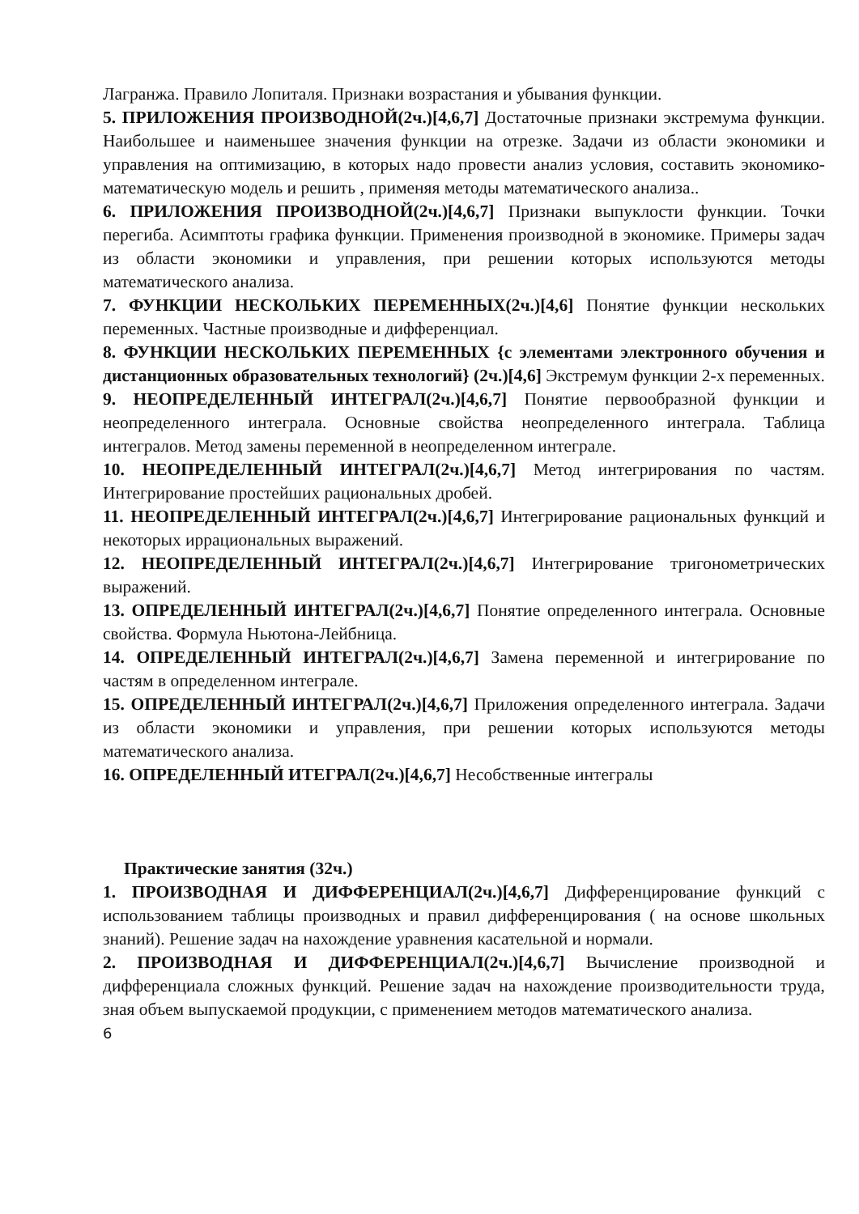Лагранжа. Правило Лопиталя. Признаки возрастания и убывания функции.
5. ПРИЛОЖЕНИЯ ПРОИЗВОДНОЙ(2ч.)[4,6,7] Достаточные признаки экстремума функции. Наибольшее и наименьшее значения функции на отрезке. Задачи из области экономики и управления на оптимизацию, в которых надо провести анализ условия, составить экономико-математическую модель и решить , применяя методы математического анализа..
6. ПРИЛОЖЕНИЯ ПРОИЗВОДНОЙ(2ч.)[4,6,7] Признаки выпуклости функции. Точки перегиба. Асимптоты графика функции. Применения производной в экономике. Примеры задач из области экономики и управления, при решении которых используются методы математического анализа.
7. ФУНКЦИИ НЕСКОЛЬКИХ ПЕРЕМЕННЫХ(2ч.)[4,6] Понятие функции нескольких переменных. Частные производные и дифференциал.
8. ФУНКЦИИ НЕСКОЛЬКИХ ПЕРЕМЕННЫХ {с элементами электронного обучения и дистанционных образовательных технологий} (2ч.)[4,6] Экстремум функции 2-х переменных.
9. НЕОПРЕДЕЛЕННЫЙ ИНТЕГРАЛ(2ч.)[4,6,7] Понятие первообразной функции и неопределенного интеграла. Основные свойства неопределенного интеграла. Таблица интегралов. Метод замены переменной в неопределенном интеграле.
10. НЕОПРЕДЕЛЕННЫЙ ИНТЕГРАЛ(2ч.)[4,6,7] Метод интегрирования по частям. Интегрирование простейших рациональных дробей.
11. НЕОПРЕДЕЛЕННЫЙ ИНТЕГРАЛ(2ч.)[4,6,7] Интегрирование рациональных функций и некоторых иррациональных выражений.
12. НЕОПРЕДЕЛЕННЫЙ ИНТЕГРАЛ(2ч.)[4,6,7] Интегрирование тригонометрических выражений.
13. ОПРЕДЕЛЕННЫЙ ИНТЕГРАЛ(2ч.)[4,6,7] Понятие определенного интеграла. Основные свойства. Формула Ньютона-Лейбница.
14. ОПРЕДЕЛЕННЫЙ ИНТЕГРАЛ(2ч.)[4,6,7] Замена переменной и интегрирование по частям в определенном интеграле.
15. ОПРЕДЕЛЕННЫЙ ИНТЕГРАЛ(2ч.)[4,6,7] Приложения определенного интеграла. Задачи из области экономики и управления, при решении которых используются методы математического анализа.
16. ОПРЕДЕЛЕННЫЙ ИТЕГРАЛ(2ч.)[4,6,7] Несобственные интегралы
Практические занятия (32ч.)
1. ПРОИЗВОДНАЯ И ДИФФЕРЕНЦИАЛ(2ч.)[4,6,7] Дифференцирование функций с использованием таблицы производных и правил дифференцирования ( на основе школьных знаний). Решение задач на нахождение уравнения касательной и нормали.
2. ПРОИЗВОДНАЯ И ДИФФЕРЕНЦИАЛ(2ч.)[4,6,7] Вычисление производной и дифференциала сложных функций. Решение задач на нахождение производительности труда, зная объем выпускаемой продукции, с применением методов математического анализа.
6